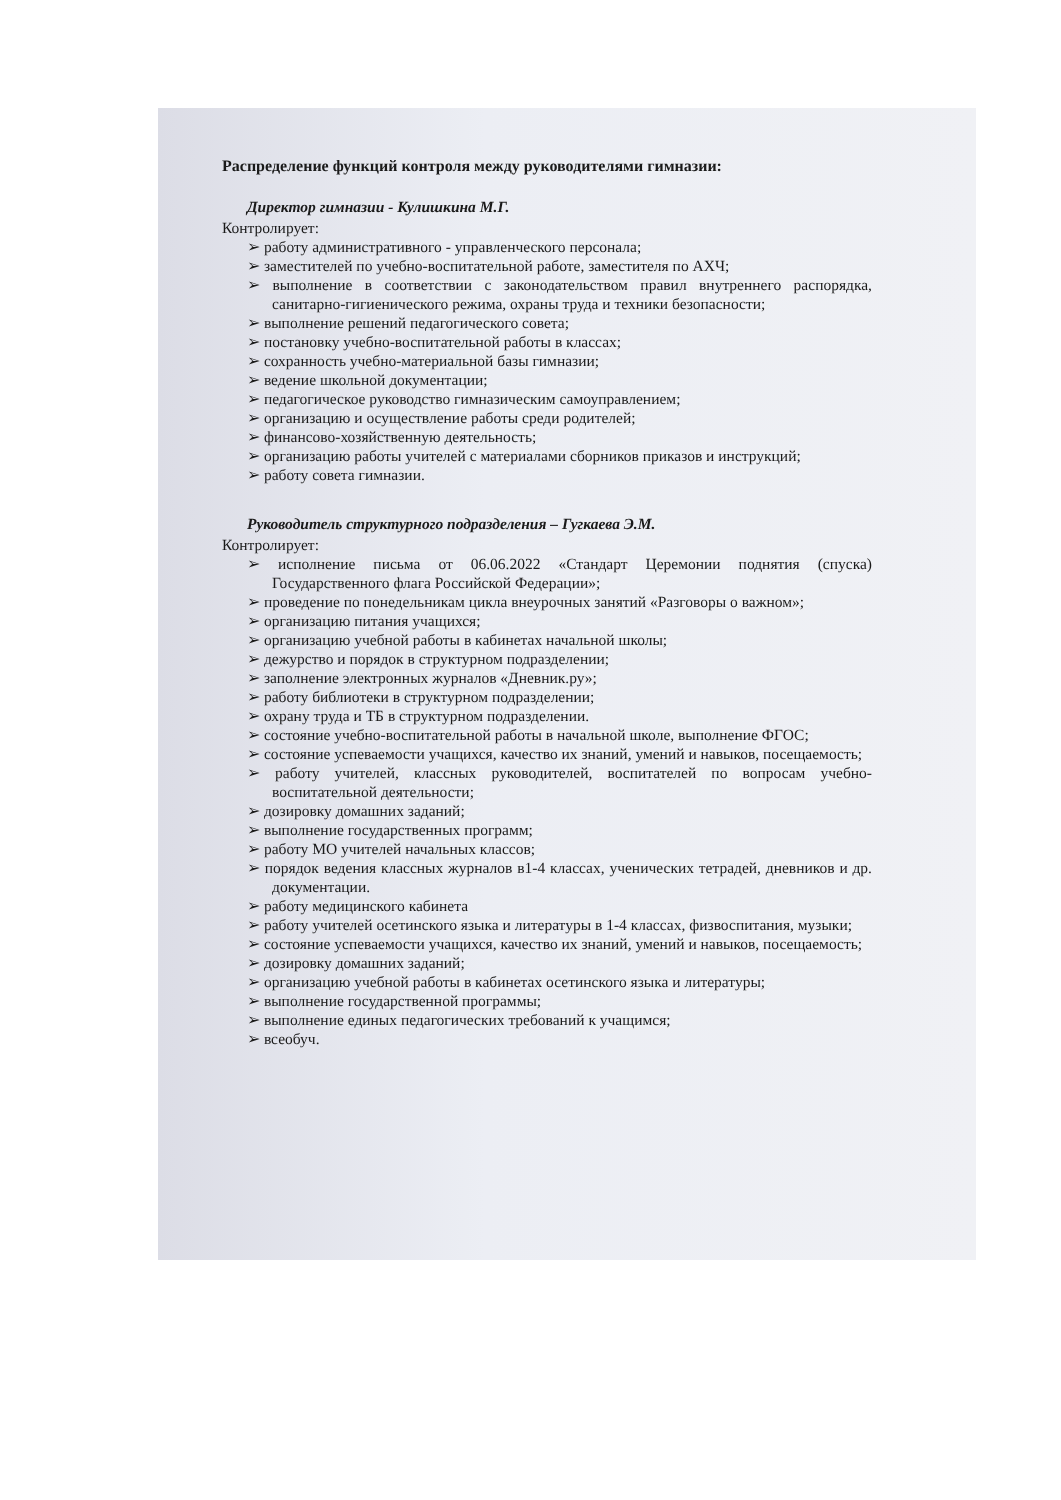Распределение функций контроля между руководителями гимназии:
Директор гимназии - Кулишкина М.Г.
Контролирует:
➢ работу административного - управленческого персонала;
➢ заместителей по учебно-воспитательной работе, заместителя по АХЧ;
➢ выполнение в соответствии с законодательством правил внутреннего распорядка, санитарно-гигиенического режима, охраны труда и техники безопасности;
➢ выполнение решений педагогического совета;
➢ постановку учебно-воспитательной работы в классах;
➢ сохранность учебно-материальной базы гимназии;
➢ ведение школьной документации;
➢ педагогическое руководство гимназическим самоуправлением;
➢ организацию и осуществление работы среди родителей;
➢ финансово-хозяйственную деятельность;
➢ организацию работы учителей с материалами сборников приказов и инструкций;
➢ работу совета гимназии.
Руководитель структурного подразделения – Гугкаева Э.М.
Контролирует:
➢ исполнение письма от 06.06.2022 «Стандарт Церемонии поднятия (спуска) Государственного флага Российской Федерации»;
➢ проведение по понедельникам цикла внеурочных занятий «Разговоры о важном»;
➢ организацию питания учащихся;
➢ организацию учебной работы в кабинетах начальной школы;
➢ дежурство и порядок в структурном подразделении;
➢ заполнение электронных журналов «Дневник.ру»;
➢ работу библиотеки в структурном подразделении;
➢ охрану труда и ТБ в структурном подразделении.
➢ состояние учебно-воспитательной работы в начальной школе, выполнение ФГОС;
➢ состояние успеваемости учащихся, качество их знаний, умений и навыков, посещаемость;
➢ работу учителей, классных руководителей, воспитателей по вопросам учебно-воспитательной деятельности;
➢ дозировку домашних заданий;
➢ выполнение государственных программ;
➢ работу МО учителей начальных классов;
➢ порядок ведения классных журналов в1-4 классах, ученических тетрадей, дневников и др. документации.
➢ работу медицинского кабинета
➢ работу учителей осетинского языка и литературы в 1-4 классах, физвоспитания, музыки;
➢ состояние успеваемости учащихся, качество их знаний, умений и навыков, посещаемость;
➢ дозировку домашних заданий;
➢ организацию учебной работы в кабинетах осетинского языка и литературы;
➢ выполнение государственной программы;
➢ выполнение единых педагогических требований к учащимся;
➢ всеобуч.